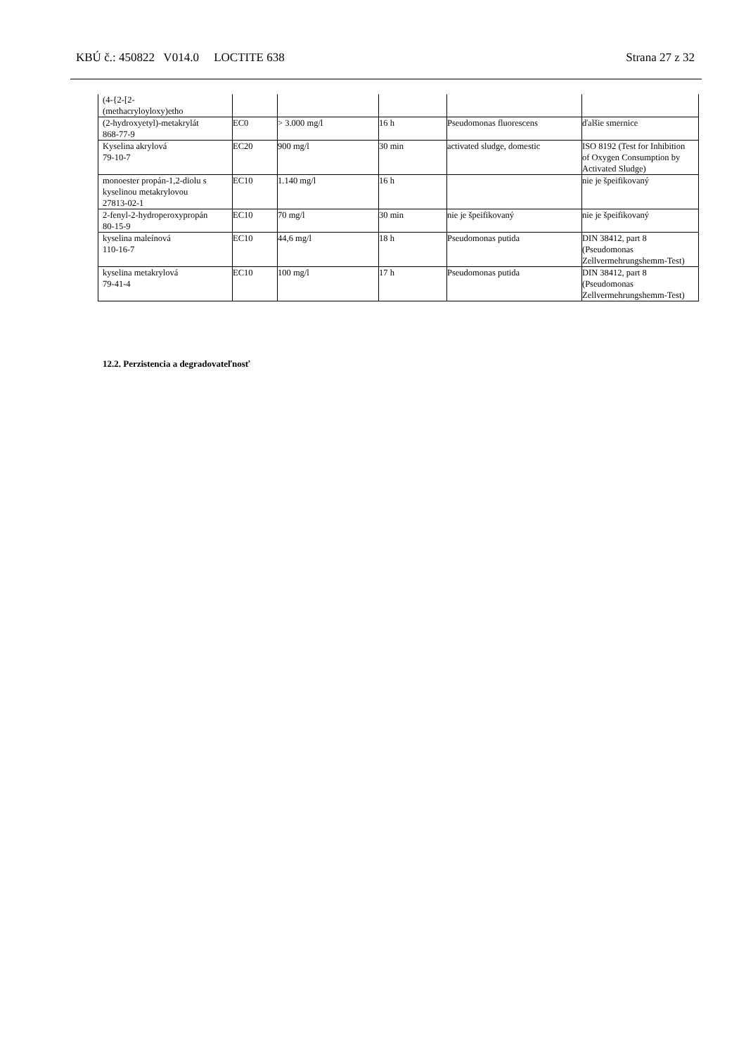KBÚ č.: 450822 V014.0 LOCTITE 638 Strana 27 z 32
| (4-{2-[2- (methacryloyloxy)etho | | | | | |
| (2-hydroxyetyl)-metakrylát 868-77-9 | EC0 | > 3.000 mg/l | 16 h | Pseudomonas fluorescens | ďalšie smernice |
| Kyselina akrylová 79-10-7 | EC20 | 900 mg/l | 30 min | activated sludge, domestic | ISO 8192 (Test for Inhibition of Oxygen Consumption by Activated Sludge) |
| monoester propán-1,2-diolu s kyselinou metakrylovou 27813-02-1 | EC10 | 1.140 mg/l | 16 h | | nie je špeifikovaný |
| 2-fenyl-2-hydroperoxypropán 80-15-9 | EC10 | 70 mg/l | 30 min | nie je špeifikovaný | nie je špeifikovaný |
| kyselina maleínová 110-16-7 | EC10 | 44,6 mg/l | 18 h | Pseudomonas putida | DIN 38412, part 8 (Pseudomonas Zellvermehrungshemm-Test) |
| kyselina metakrylová 79-41-4 | EC10 | 100 mg/l | 17 h | Pseudomonas putida | DIN 38412, part 8 (Pseudomonas Zellvermehrungshemm-Test) |
12.2. Perzistencia a degradovateľnosť